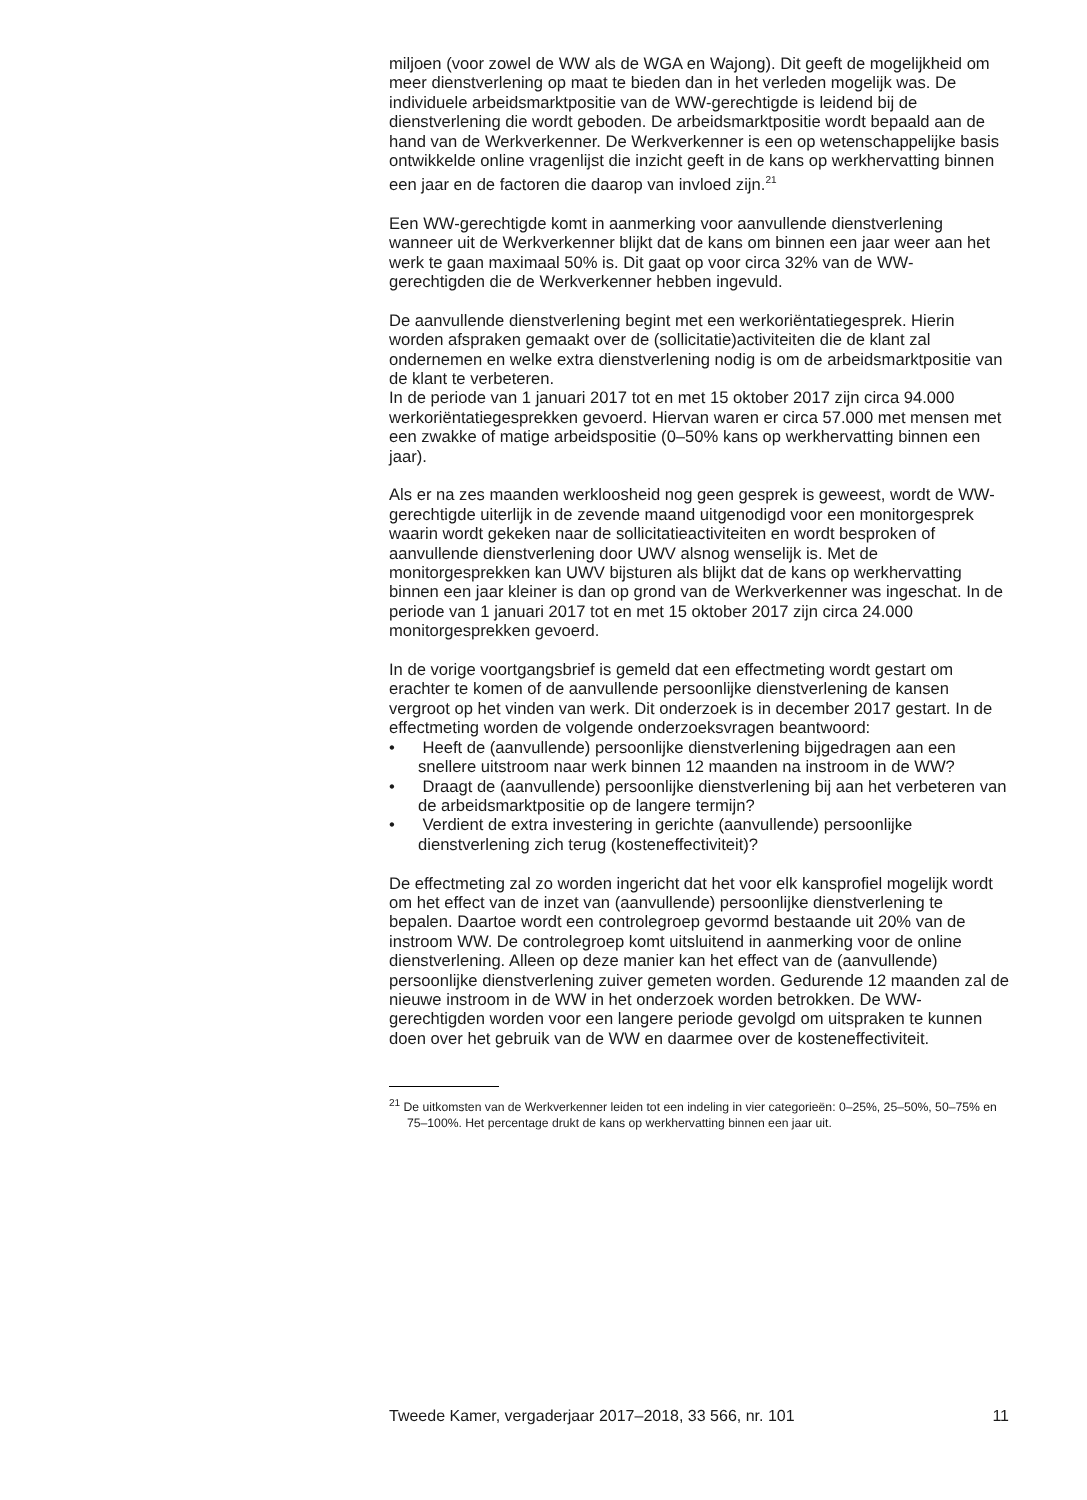miljoen (voor zowel de WW als de WGA en Wajong). Dit geeft de mogelijkheid om meer dienstverlening op maat te bieden dan in het verleden mogelijk was. De individuele arbeidsmarktpositie van de WW-gerechtigde is leidend bij de dienstverlening die wordt geboden. De arbeidsmarktpositie wordt bepaald aan de hand van de Werkverkenner. De Werkverkenner is een op wetenschappelijke basis ontwikkelde online vragenlijst die inzicht geeft in de kans op werkhervatting binnen een jaar en de factoren die daarop van invloed zijn.<sup>21</sup>
Een WW-gerechtigde komt in aanmerking voor aanvullende dienstverlening wanneer uit de Werkverkenner blijkt dat de kans om binnen een jaar weer aan het werk te gaan maximaal 50% is. Dit gaat op voor circa 32% van de WW-gerechtigden die de Werkverkenner hebben ingevuld.
De aanvullende dienstverlening begint met een werkoriëntatiegesprek. Hierin worden afspraken gemaakt over de (sollicitatie)activiteiten die de klant zal ondernemen en welke extra dienstverlening nodig is om de arbeidsmarktpositie van de klant te verbeteren.
In de periode van 1 januari 2017 tot en met 15 oktober 2017 zijn circa 94.000 werkoriëntatiegesprekken gevoerd. Hiervan waren er circa 57.000 met mensen met een zwakke of matige arbeidspositie (0–50% kans op werkhervatting binnen een jaar).
Als er na zes maanden werkloosheid nog geen gesprek is geweest, wordt de WW-gerechtigde uiterlijk in de zevende maand uitgenodigd voor een monitorgesprek waarin wordt gekeken naar de sollicitatieactiviteiten en wordt besproken of aanvullende dienstverlening door UWV alsnog wenselijk is. Met de monitorgesprekken kan UWV bijsturen als blijkt dat de kans op werkhervatting binnen een jaar kleiner is dan op grond van de Werkverkenner was ingeschat. In de periode van 1 januari 2017 tot en met 15 oktober 2017 zijn circa 24.000 monitorgesprekken gevoerd.
In de vorige voortgangsbrief is gemeld dat een effectmeting wordt gestart om erachter te komen of de aanvullende persoonlijke dienstverlening de kansen vergroot op het vinden van werk. Dit onderzoek is in december 2017 gestart. In de effectmeting worden de volgende onderzoeksvragen beantwoord:
• Heeft de (aanvullende) persoonlijke dienstverlening bijgedragen aan een snellere uitstroom naar werk binnen 12 maanden na instroom in de WW?
• Draagt de (aanvullende) persoonlijke dienstverlening bij aan het verbeteren van de arbeidsmarktpositie op de langere termijn?
• Verdient de extra investering in gerichte (aanvullende) persoonlijke dienstverlening zich terug (kosteneffectiviteit)?
De effectmeting zal zo worden ingericht dat het voor elk kansprofiel mogelijk wordt om het effect van de inzet van (aanvullende) persoonlijke dienstverlening te bepalen. Daartoe wordt een controlegroep gevormd bestaande uit 20% van de instroom WW. De controlegroep komt uitsluitend in aanmerking voor de online dienstverlening. Alleen op deze manier kan het effect van de (aanvullende) persoonlijke dienstverlening zuiver gemeten worden. Gedurende 12 maanden zal de nieuwe instroom in de WW in het onderzoek worden betrokken. De WW-gerechtigden worden voor een langere periode gevolgd om uitspraken te kunnen doen over het gebruik van de WW en daarmee over de kosteneffectiviteit.
<sup>21</sup> De uitkomsten van de Werkverkenner leiden tot een indeling in vier categorieën: 0–25%, 25–50%, 50–75% en 75–100%. Het percentage drukt de kans op werkhervatting binnen een jaar uit.
Tweede Kamer, vergaderjaar 2017–2018, 33 566, nr. 101 11